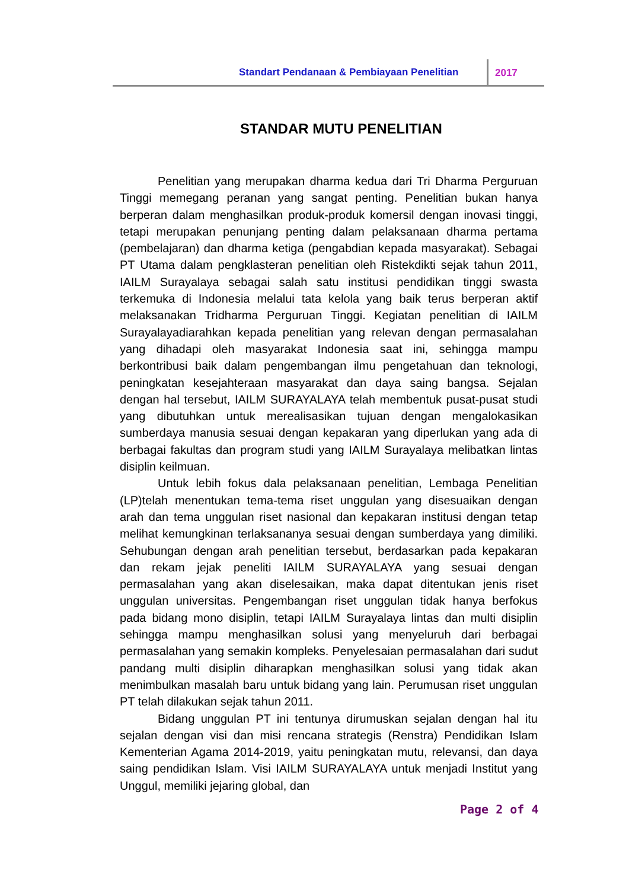Standart Pendanaan & Pembiayaan Penelitian
2017
STANDAR MUTU PENELITIAN
Penelitian yang merupakan dharma kedua dari Tri Dharma Perguruan Tinggi memegang peranan yang sangat penting. Penelitian bukan hanya berperan dalam menghasilkan produk-produk komersil dengan inovasi tinggi, tetapi merupakan penunjang penting dalam pelaksanaan dharma pertama (pembelajaran) dan dharma ketiga (pengabdian kepada masyarakat). Sebagai PT Utama dalam pengklasteran penelitian oleh Ristekdikti sejak tahun 2011, IAILM Surayalaya sebagai salah satu institusi pendidikan tinggi swasta terkemuka di Indonesia melalui tata kelola yang baik terus berperan aktif melaksanakan Tridharma Perguruan Tinggi. Kegiatan penelitian di IAILM Surayalayadiarahkan kepada penelitian yang relevan dengan permasalahan yang dihadapi oleh masyarakat Indonesia saat ini, sehingga mampu berkontribusi baik dalam pengembangan ilmu pengetahuan dan teknologi, peningkatan kesejahteraan masyarakat dan daya saing bangsa. Sejalan dengan hal tersebut, IAILM SURAYALAYA telah membentuk pusat-pusat studi yang dibutuhkan untuk merealisasikan tujuan dengan mengalokasikan sumberdaya manusia sesuai dengan kepakaran yang diperlukan yang ada di berbagai fakultas dan program studi yang IAILM Surayalaya melibatkan lintas disiplin keilmuan.
Untuk lebih fokus dala pelaksanaan penelitian, Lembaga Penelitian (LP)telah menentukan tema-tema riset unggulan yang disesuaikan dengan arah dan tema unggulan riset nasional dan kepakaran institusi dengan tetap melihat kemungkinan terlaksananya sesuai dengan sumberdaya yang dimiliki. Sehubungan dengan arah penelitian tersebut, berdasarkan pada kepakaran dan rekam jejak peneliti IAILM SURAYALAYA yang sesuai dengan permasalahan yang akan diselesaikan, maka dapat ditentukan jenis riset unggulan universitas. Pengembangan riset unggulan tidak hanya berfokus pada bidang mono disiplin, tetapi IAILM Surayalaya lintas dan multi disiplin sehingga mampu menghasilkan solusi yang menyeluruh dari berbagai permasalahan yang semakin kompleks. Penyelesaian permasalahan dari sudut pandang multi disiplin diharapkan menghasilkan solusi yang tidak akan menimbulkan masalah baru untuk bidang yang lain. Perumusan riset unggulan PT telah dilakukan sejak tahun 2011.
Bidang unggulan PT ini tentunya dirumuskan sejalan dengan hal itu sejalan dengan visi dan misi rencana strategis (Renstra) Pendidikan Islam Kementerian Agama 2014-2019, yaitu peningkatan mutu, relevansi, dan daya saing pendidikan Islam. Visi IAILM SURAYALAYA untuk menjadi Institut yang Unggul, memiliki jejaring global, dan
Page 2 of 4